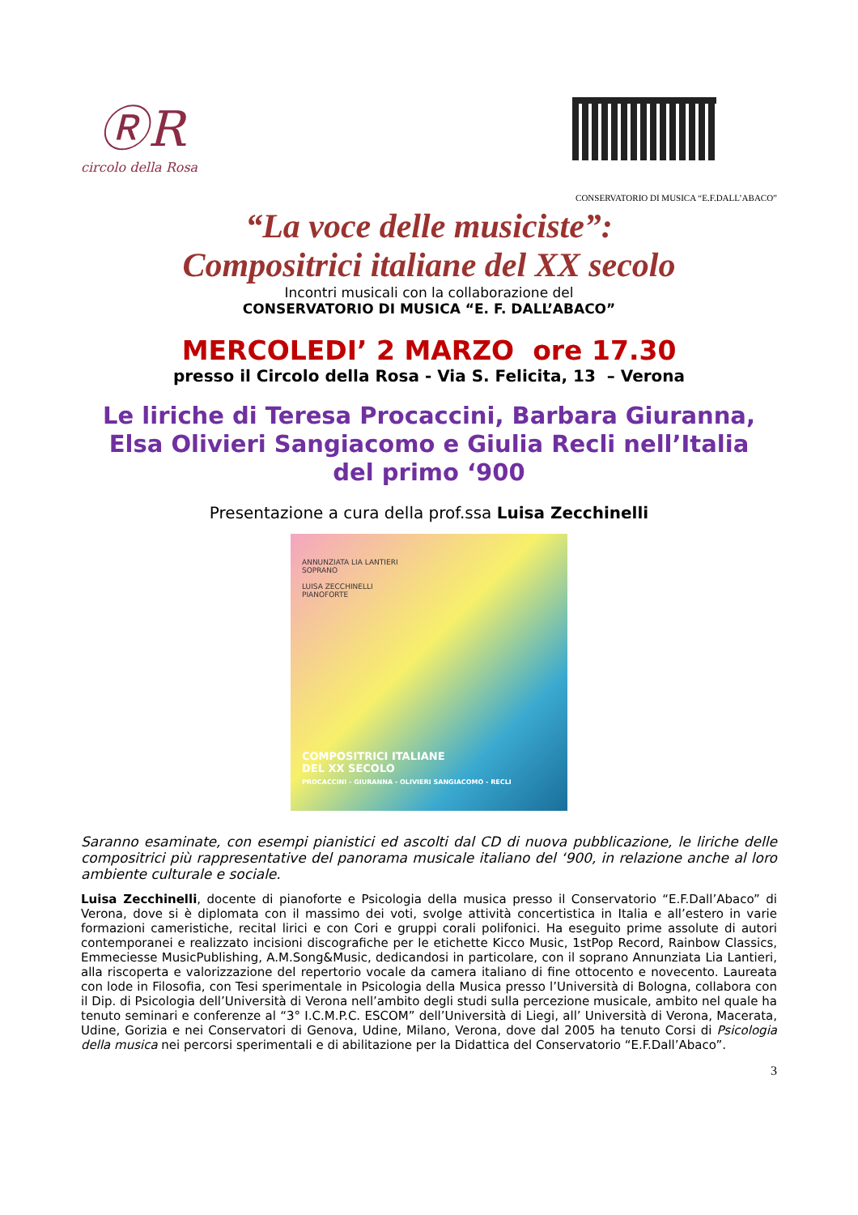ⓇR
circolo della Rosa
CONSERVATORIO DI MUSICA “E.F.DALL’ABACO”
“La voce delle musiciste”:
Compositrici italiane del XX secolo
Incontri musicali con la collaborazione del
CONSERVATORIO DI MUSICA “E. F. DALL’ABACO”
MERCOLEDI’ 2 MARZO ore 17.30
presso il Circolo della Rosa - Via S. Felicita, 13 – Verona
Le liriche di Teresa Procaccini, Barbara Giuranna,
Elsa Olivieri Sangiacomo e Giulia Recli nell’Italia
del primo ‘900
Presentazione a cura della prof.ssa Luisa Zecchinelli
ANNUNZIATA LIA LANTIERI
SOPRANO
LUISA ZECCHINELLI
PIANOFORTE
COMPOSITRICI ITALIANE
DEL XX SECOLO
PROCACCINI - GIURANNA - OLIVIERI SANGIACOMO - RECLI
Saranno esaminate, con esempi pianistici ed ascolti dal CD di nuova pubblicazione, le liriche delle compositrici più rappresentative del panorama musicale italiano del ‘900, in relazione anche al loro ambiente culturale e sociale.
Luisa Zecchinelli, docente di pianoforte e Psicologia della musica presso il Conservatorio “E.F.Dall’Abaco” di Verona, dove si è diplomata con il massimo dei voti, svolge attività concertistica in Italia e all’estero in varie formazioni cameristiche, recital lirici e con Cori e gruppi corali polifonici. Ha eseguito prime assolute di autori contemporanei e realizzato incisioni discografiche per le etichette Kicco Music, 1stPop Record, Rainbow Classics, Emmeciesse MusicPublishing, A.M.Song&Music, dedicandosi in particolare, con il soprano Annunziata Lia Lantieri, alla riscoperta e valorizzazione del repertorio vocale da camera italiano di fine ottocento e novecento. Laureata con lode in Filosofia, con Tesi sperimentale in Psicologia della Musica presso l’Università di Bologna, collabora con il Dip. di Psicologia dell’Università di Verona nell’ambito degli studi sulla percezione musicale, ambito nel quale ha tenuto seminari e conferenze al “3° I.C.M.P.C. ESCOM” dell’Università di Liegi, all’ Università di Verona, Macerata, Udine, Gorizia e nei Conservatori di Genova, Udine, Milano, Verona, dove dal 2005 ha tenuto Corsi di Psicologia della musica nei percorsi sperimentali e di abilitazione per la Didattica del Conservatorio “E.F.Dall’Abaco”.
3